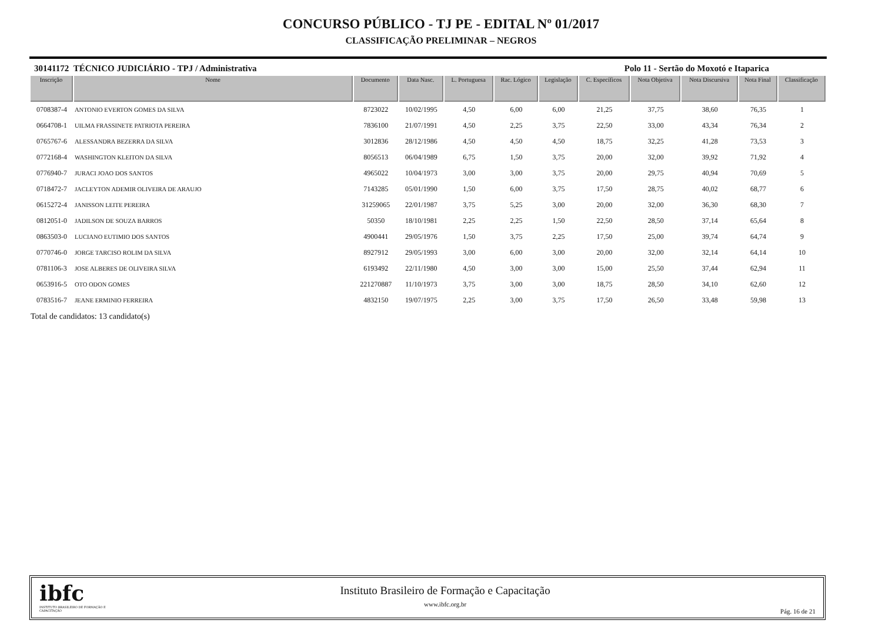CONCURSO PÚBLICO - TJ PE - EDITAL Nº 01/2017
CLASSIFICAÇÃO PRELIMINAR – NEGROS
30141172 TÉCNICO JUDICIÁRIO - TPJ / Administrativa Polo 11 - Sertão do Moxotó e Itaparica
| Inscrição | Nome | Documento | Data Nasc. | L. Portuguesa | Rac. Lógico | Legislação | C. Específicos | Nota Objetiva | Nota Discursiva | Nota Final | Classificação |
| --- | --- | --- | --- | --- | --- | --- | --- | --- | --- | --- | --- |
| 0708387-4 | ANTONIO EVERTON GOMES DA SILVA | 8723022 | 10/02/1995 | 4,50 | 6,00 | 6,00 | 21,25 | 37,75 | 38,60 | 76,35 | 1 |
| 0664708-1 | UILMA FRASSINETE PATRIOTA PEREIRA | 7836100 | 21/07/1991 | 4,50 | 2,25 | 3,75 | 22,50 | 33,00 | 43,34 | 76,34 | 2 |
| 0765767-6 | ALESSANDRA BEZERRA DA SILVA | 3012836 | 28/12/1986 | 4,50 | 4,50 | 4,50 | 18,75 | 32,25 | 41,28 | 73,53 | 3 |
| 0772168-4 | WASHINGTON KLEITON DA SILVA | 8056513 | 06/04/1989 | 6,75 | 1,50 | 3,75 | 20,00 | 32,00 | 39,92 | 71,92 | 4 |
| 0776940-7 | JURACI JOAO DOS SANTOS | 4965022 | 10/04/1973 | 3,00 | 3,00 | 3,75 | 20,00 | 29,75 | 40,94 | 70,69 | 5 |
| 0718472-7 | JACLEYTON ADEMIR OLIVEIRA DE ARAUJO | 7143285 | 05/01/1990 | 1,50 | 6,00 | 3,75 | 17,50 | 28,75 | 40,02 | 68,77 | 6 |
| 0615272-4 | JANISSON LEITE PEREIRA | 31259065 | 22/01/1987 | 3,75 | 5,25 | 3,00 | 20,00 | 32,00 | 36,30 | 68,30 | 7 |
| 0812051-0 | JADILSON DE SOUZA BARROS | 50350 | 18/10/1981 | 2,25 | 2,25 | 1,50 | 22,50 | 28,50 | 37,14 | 65,64 | 8 |
| 0863503-0 | LUCIANO EUTIMIO DOS SANTOS | 4900441 | 29/05/1976 | 1,50 | 3,75 | 2,25 | 17,50 | 25,00 | 39,74 | 64,74 | 9 |
| 0770746-0 | JORGE TARCISO ROLIM DA SILVA | 8927912 | 29/05/1993 | 3,00 | 6,00 | 3,00 | 20,00 | 32,00 | 32,14 | 64,14 | 10 |
| 0781106-3 | JOSE ALBERES DE OLIVEIRA SILVA | 6193492 | 22/11/1980 | 4,50 | 3,00 | 3,00 | 15,00 | 25,50 | 37,44 | 62,94 | 11 |
| 0653916-5 | OTO ODON GOMES | 221270887 | 11/10/1973 | 3,75 | 3,00 | 3,00 | 18,75 | 28,50 | 34,10 | 62,60 | 12 |
| 0783516-7 | JEANE ERMINIO FERREIRA | 4832150 | 19/07/1975 | 2,25 | 3,00 | 3,75 | 17,50 | 26,50 | 33,48 | 59,98 | 13 |
Total de candidatos: 13 candidato(s)
ibfc
INSTITUTO BRASILEIRO DE FORMAÇÃO E CAPACITAÇÃO
Instituto Brasileiro de Formação e Capacitação
www.ibfc.org.br
Pág. 16 de 21